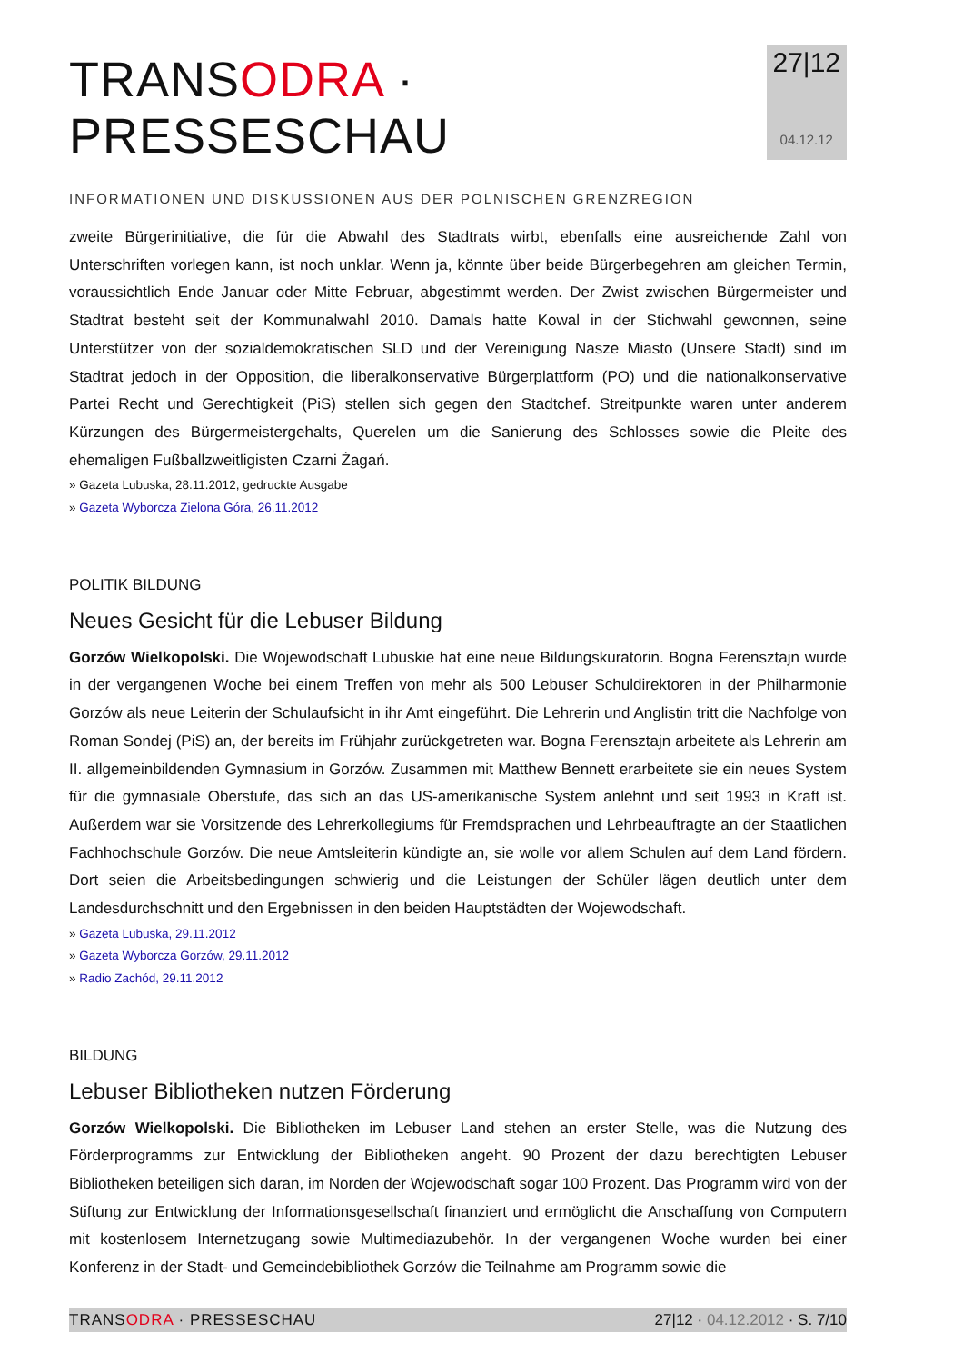TRANSODRA · PRESSESCHAU
INFORMATIONEN UND DISKUSSIONEN AUS DER POLNISCHEN GRENZREGION
27|12
04.12.12
zweite Bürgerinitiative, die für die Abwahl des Stadtrats wirbt, ebenfalls eine ausreichende Zahl von Unterschriften vorlegen kann, ist noch unklar. Wenn ja, könnte über beide Bürgerbegehren am gleichen Termin, voraussichtlich Ende Januar oder Mitte Februar, abgestimmt werden. Der Zwist zwischen Bürgermeister und Stadtrat besteht seit der Kommunalwahl 2010. Damals hatte Kowal in der Stichwahl gewonnen, seine Unterstützer von der sozialdemokratischen SLD und der Vereinigung Nasze Miasto (Unsere Stadt) sind im Stadtrat jedoch in der Opposition, die liberalkonservative Bürgerplattform (PO) und die nationalkonservative Partei Recht und Gerechtigkeit (PiS) stellen sich gegen den Stadtchef. Streitpunkte waren unter anderem Kürzungen des Bürgermeistergehalts, Querelen um die Sanierung des Schlosses sowie die Pleite des ehemaligen Fußballzweitligisten Czarni Żagań.
» Gazeta Lubuska, 28.11.2012, gedruckte Ausgabe
» Gazeta Wyborcza Zielona Góra, 26.11.2012
POLITIK BILDUNG
Neues Gesicht für die Lebuser Bildung
Gorzów Wielkopolski. Die Wojewodschaft Lubuskie hat eine neue Bildungskuratorin. Bogna Ferensztajn wurde in der vergangenen Woche bei einem Treffen von mehr als 500 Lebuser Schuldirektoren in der Philharmonie Gorzów als neue Leiterin der Schulaufsicht in ihr Amt eingeführt. Die Lehrerin und Anglistin tritt die Nachfolge von Roman Sondej (PiS) an, der bereits im Frühjahr zurückgetreten war. Bogna Ferensztajn arbeitete als Lehrerin am II. allgemeinbildenden Gymnasium in Gorzów. Zusammen mit Matthew Bennett erarbeitete sie ein neues System für die gymnasiale Oberstufe, das sich an das US-amerikanische System anlehnt und seit 1993 in Kraft ist. Außerdem war sie Vorsitzende des Lehrerkollegiums für Fremdsprachen und Lehrbeauftragte an der Staatlichen Fachhochschule Gorzów. Die neue Amtsleiterin kündigte an, sie wolle vor allem Schulen auf dem Land fördern. Dort seien die Arbeitsbedingungen schwierig und die Leistungen der Schüler lägen deutlich unter dem Landesdurchschnitt und den Ergebnissen in den beiden Hauptstädten der Wojewodschaft.
» Gazeta Lubuska, 29.11.2012
» Gazeta Wyborcza Gorzów, 29.11.2012
» Radio Zachód, 29.11.2012
BILDUNG
Lebuser Bibliotheken nutzen Förderung
Gorzów Wielkopolski. Die Bibliotheken im Lebuser Land stehen an erster Stelle, was die Nutzung des Förderprogramms zur Entwicklung der Bibliotheken angeht. 90 Prozent der dazu berechtigten Lebuser Bibliotheken beteiligen sich daran, im Norden der Wojewodschaft sogar 100 Prozent. Das Programm wird von der Stiftung zur Entwicklung der Informationsgesellschaft finanziert und ermöglicht die Anschaffung von Computern mit kostenlosem Internetzugang sowie Multimediazubehör. In der vergangenen Woche wurden bei einer Konferenz in der Stadt- und Gemeindebibliothek Gorzów die Teilnahme am Programm sowie die
TRANSODRA · PRESSESCHAU 27|12 · 04.12.2012 · S. 7/10